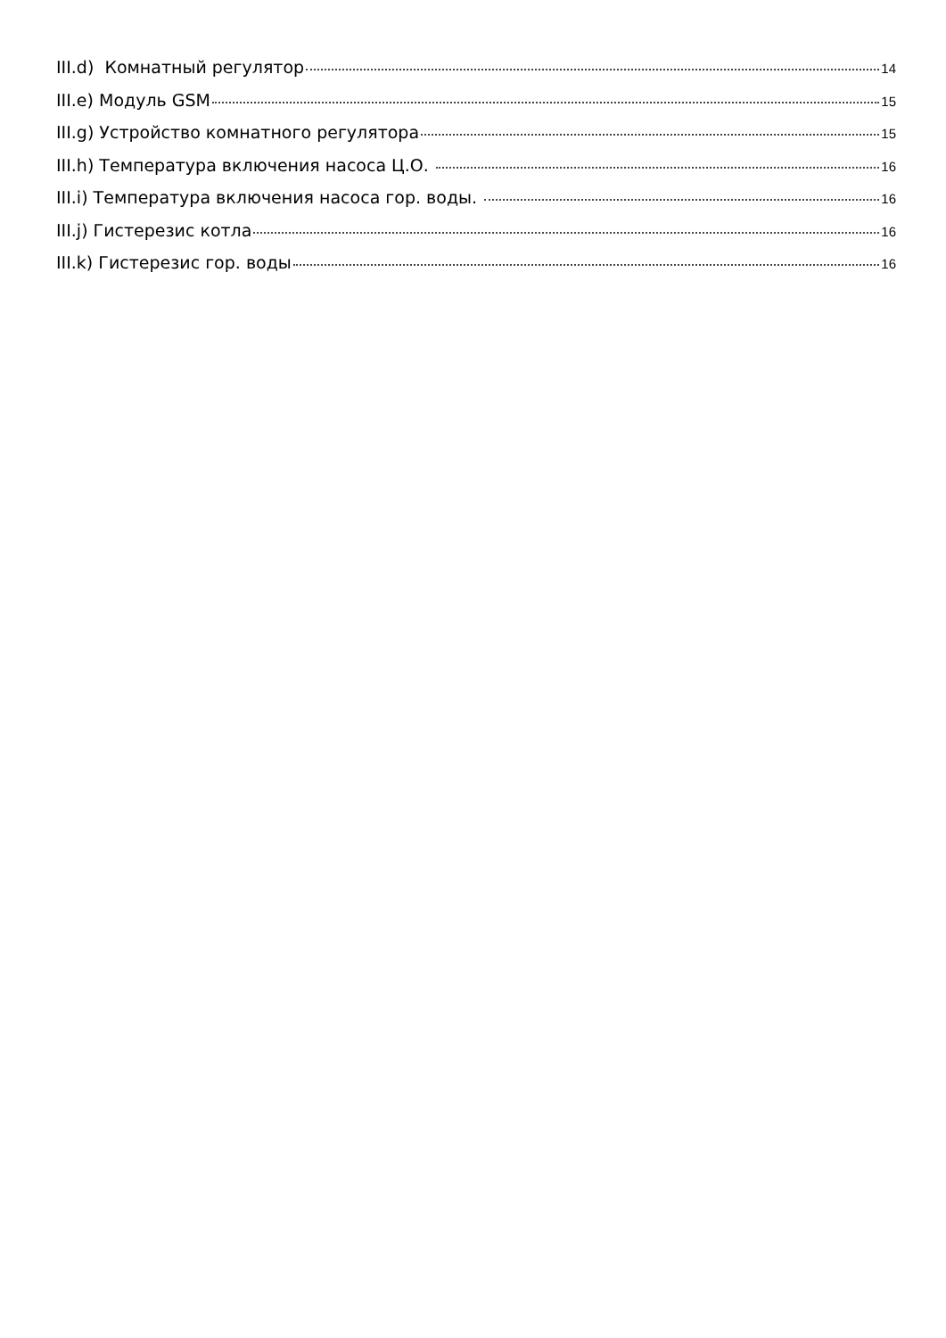III.d) Комнатный регулятор 14
III.e) Модуль GSM 15
III.g) Устройство комнатного регулятора 15
III.h) Температура включения насоса Ц.О. 16
III.i) Температура включения насоса гор. воды. 16
III.j) Гистерезис котла 16
III.k) Гистерезис гор. воды 16